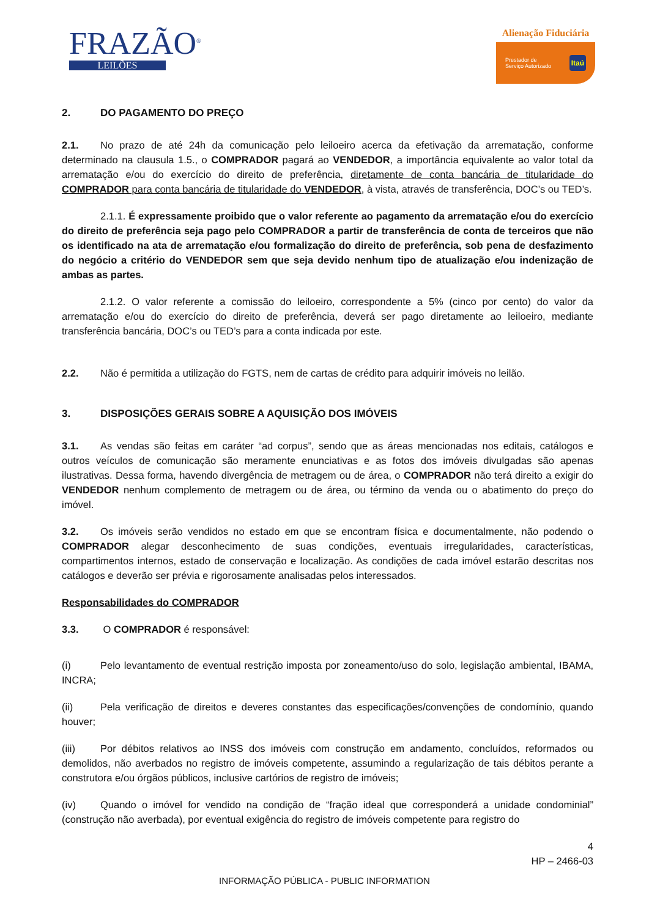FRAZÃO<sup>®</sup>
LEILÕES
Alienação Fiduciária
Prestador de
Serviço Autorizado Itaú
2. DO PAGAMENTO DO PREÇO
2.1. No prazo de até 24h da comunicação pelo leiloeiro acerca da efetivação da arrematação, conforme determinado na clausula 1.5., o COMPRADOR pagará ao VENDEDOR, a importância equivalente ao valor total da arrematação e/ou do exercício do direito de preferência, diretamente de conta bancária de titularidade do COMPRADOR para conta bancária de titularidade do VENDEDOR, à vista, através de transferência, DOC’s ou TED’s.
2.1.1. É expressamente proibido que o valor referente ao pagamento da arrematação e/ou do exercício do direito de preferência seja pago pelo COMPRADOR a partir de transferência de conta de terceiros que não os identificado na ata de arrematação e/ou formalização do direito de preferência, sob pena de desfazimento do negócio a critério do VENDEDOR sem que seja devido nenhum tipo de atualização e/ou indenização de ambas as partes.
2.1.2. O valor referente a comissão do leiloeiro, correspondente a 5% (cinco por cento) do valor da arrematação e/ou do exercício do direito de preferência, deverá ser pago diretamente ao leiloeiro, mediante transferência bancária, DOC’s ou TED’s para a conta indicada por este.
2.2. Não é permitida a utilização do FGTS, nem de cartas de crédito para adquirir imóveis no leilão.
3. DISPOSIÇÕES GERAIS SOBRE A AQUISIÇÃO DOS IMÓVEIS
3.1. As vendas são feitas em caráter “ad corpus”, sendo que as áreas mencionadas nos editais, catálogos e outros veículos de comunicação são meramente enunciativas e as fotos dos imóveis divulgadas são apenas ilustrativas. Dessa forma, havendo divergência de metragem ou de área, o COMPRADOR não terá direito a exigir do VENDEDOR nenhum complemento de metragem ou de área, ou término da venda ou o abatimento do preço do imóvel.
3.2. Os imóveis serão vendidos no estado em que se encontram física e documentalmente, não podendo o COMPRADOR alegar desconhecimento de suas condições, eventuais irregularidades, características, compartimentos internos, estado de conservação e localização. As condições de cada imóvel estarão descritas nos catálogos e deverão ser prévia e rigorosamente analisadas pelos interessados.
Responsabilidades do COMPRADOR
3.3. O COMPRADOR é responsável:
(i) Pelo levantamento de eventual restrição imposta por zoneamento/uso do solo, legislação ambiental, IBAMA, INCRA;
(ii) Pela verificação de direitos e deveres constantes das especificações/convenções de condomínio, quando houver;
(iii) Por débitos relativos ao INSS dos imóveis com construção em andamento, concluídos, reformados ou demolidos, não averbados no registro de imóveis competente, assumindo a regularização de tais débitos perante a construtora e/ou órgãos públicos, inclusive cartórios de registro de imóveis;
(iv) Quando o imóvel for vendido na condição de “fração ideal que corresponderá a unidade condominial” (construção não averbada), por eventual exigência do registro de imóveis competente para registro do
4
HP – 2466-03
INFORMAÇÃO PÚBLICA - PUBLIC INFORMATION